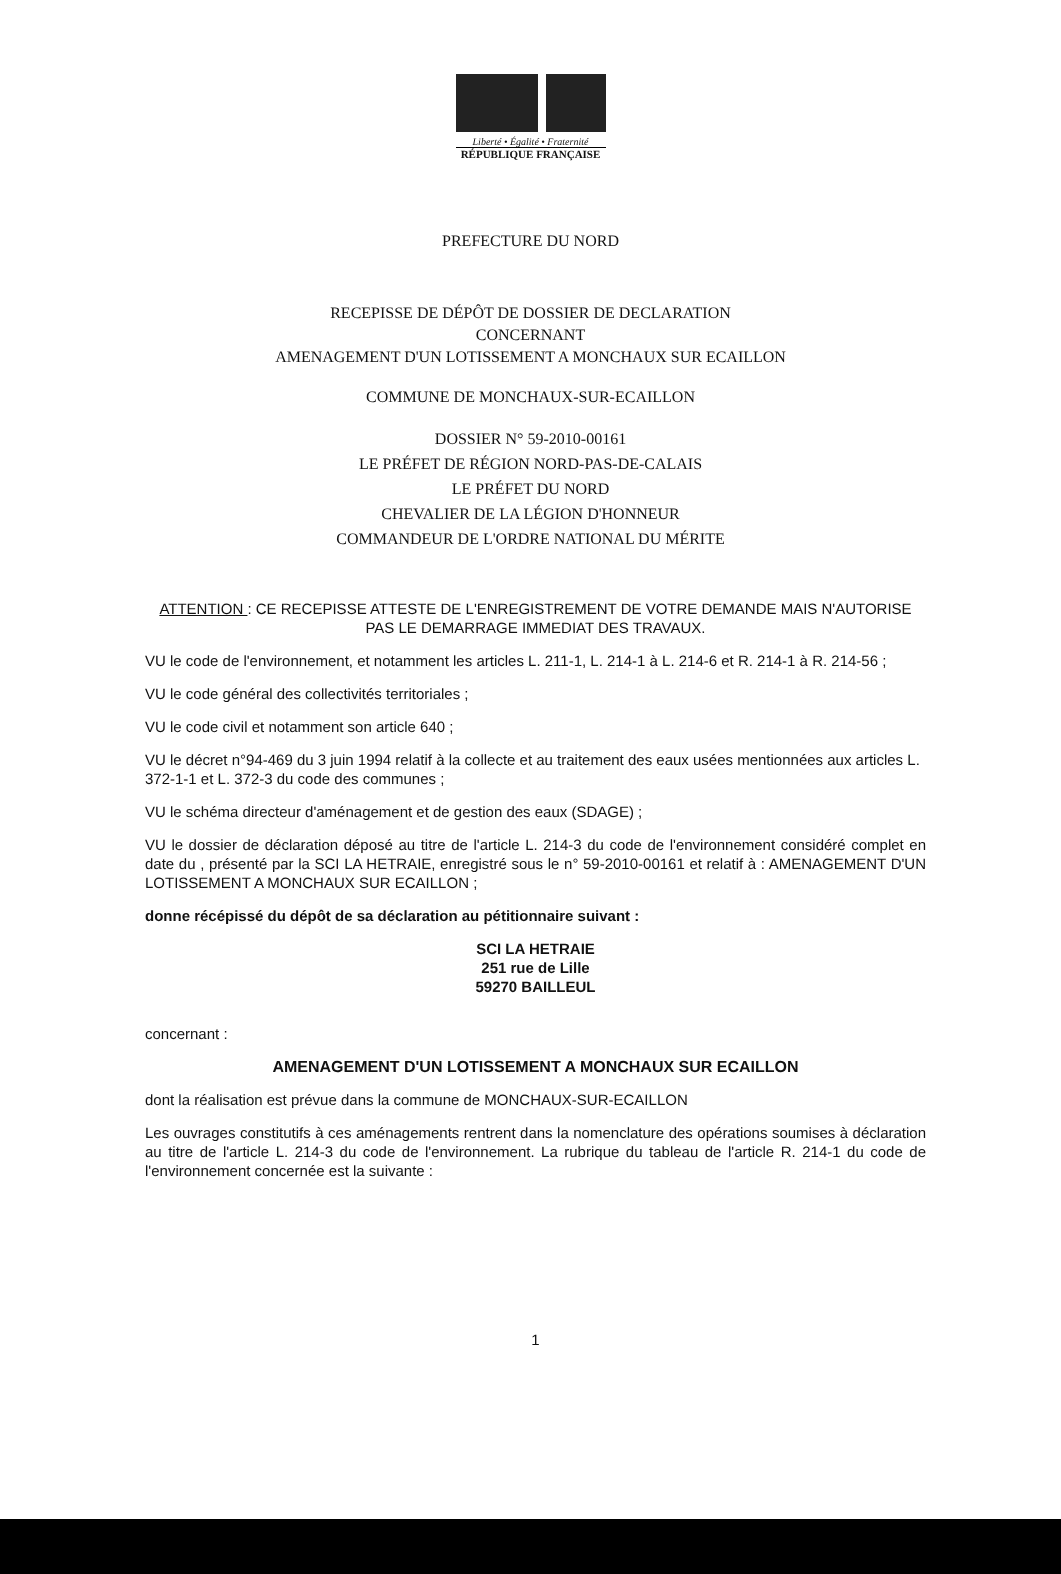Liberté • Égalité • Fraternité
RÉPUBLIQUE FRANÇAISE
PREFECTURE DU NORD
RECEPISSE DE DÉPÔT DE DOSSIER DE DECLARATION
CONCERNANT
AMENAGEMENT D'UN LOTISSEMENT A MONCHAUX SUR ECAILLON
COMMUNE DE MONCHAUX-SUR-ECAILLON
DOSSIER N° 59-2010-00161
LE PRÉFET DE RÉGION NORD-PAS-DE-CALAIS
LE PRÉFET DU NORD
CHEVALIER DE LA LÉGION D'HONNEUR
COMMANDEUR DE L'ORDRE NATIONAL DU MÉRITE
ATTENTION : CE RECEPISSE ATTESTE DE L'ENREGISTREMENT DE VOTRE DEMANDE MAIS N'AUTORISE PAS LE DEMARRAGE IMMEDIAT DES TRAVAUX.
VU le code de l'environnement, et notamment les articles L. 211-1, L. 214-1 à L. 214-6 et R. 214-1 à R. 214-56 ;
VU le code général des collectivités territoriales ;
VU le code civil et notamment son article 640 ;
VU le décret n°94-469 du 3 juin 1994 relatif à la collecte et au traitement des eaux usées mentionnées aux articles L. 372-1-1 et L. 372-3 du code des communes ;
VU le schéma directeur d'aménagement et de gestion des eaux (SDAGE) ;
VU le dossier de déclaration déposé au titre de l'article L. 214-3 du code de l'environnement considéré complet en date du , présenté par la SCI LA HETRAIE, enregistré sous le n° 59-2010-00161 et relatif à : AMENAGEMENT D'UN LOTISSEMENT A MONCHAUX SUR ECAILLON ;
donne récépissé du dépôt de sa déclaration au pétitionnaire suivant :
SCI LA HETRAIE
251 rue de Lille
59270 BAILLEUL
concernant :
AMENAGEMENT D'UN LOTISSEMENT A MONCHAUX SUR ECAILLON
dont la réalisation est prévue dans la commune de MONCHAUX-SUR-ECAILLON
Les ouvrages constitutifs à ces aménagements rentrent dans la nomenclature des opérations soumises à déclaration au titre de l'article L. 214-3 du code de l'environnement. La rubrique du tableau de l'article R. 214-1 du code de l'environnement concernée est la suivante :
1